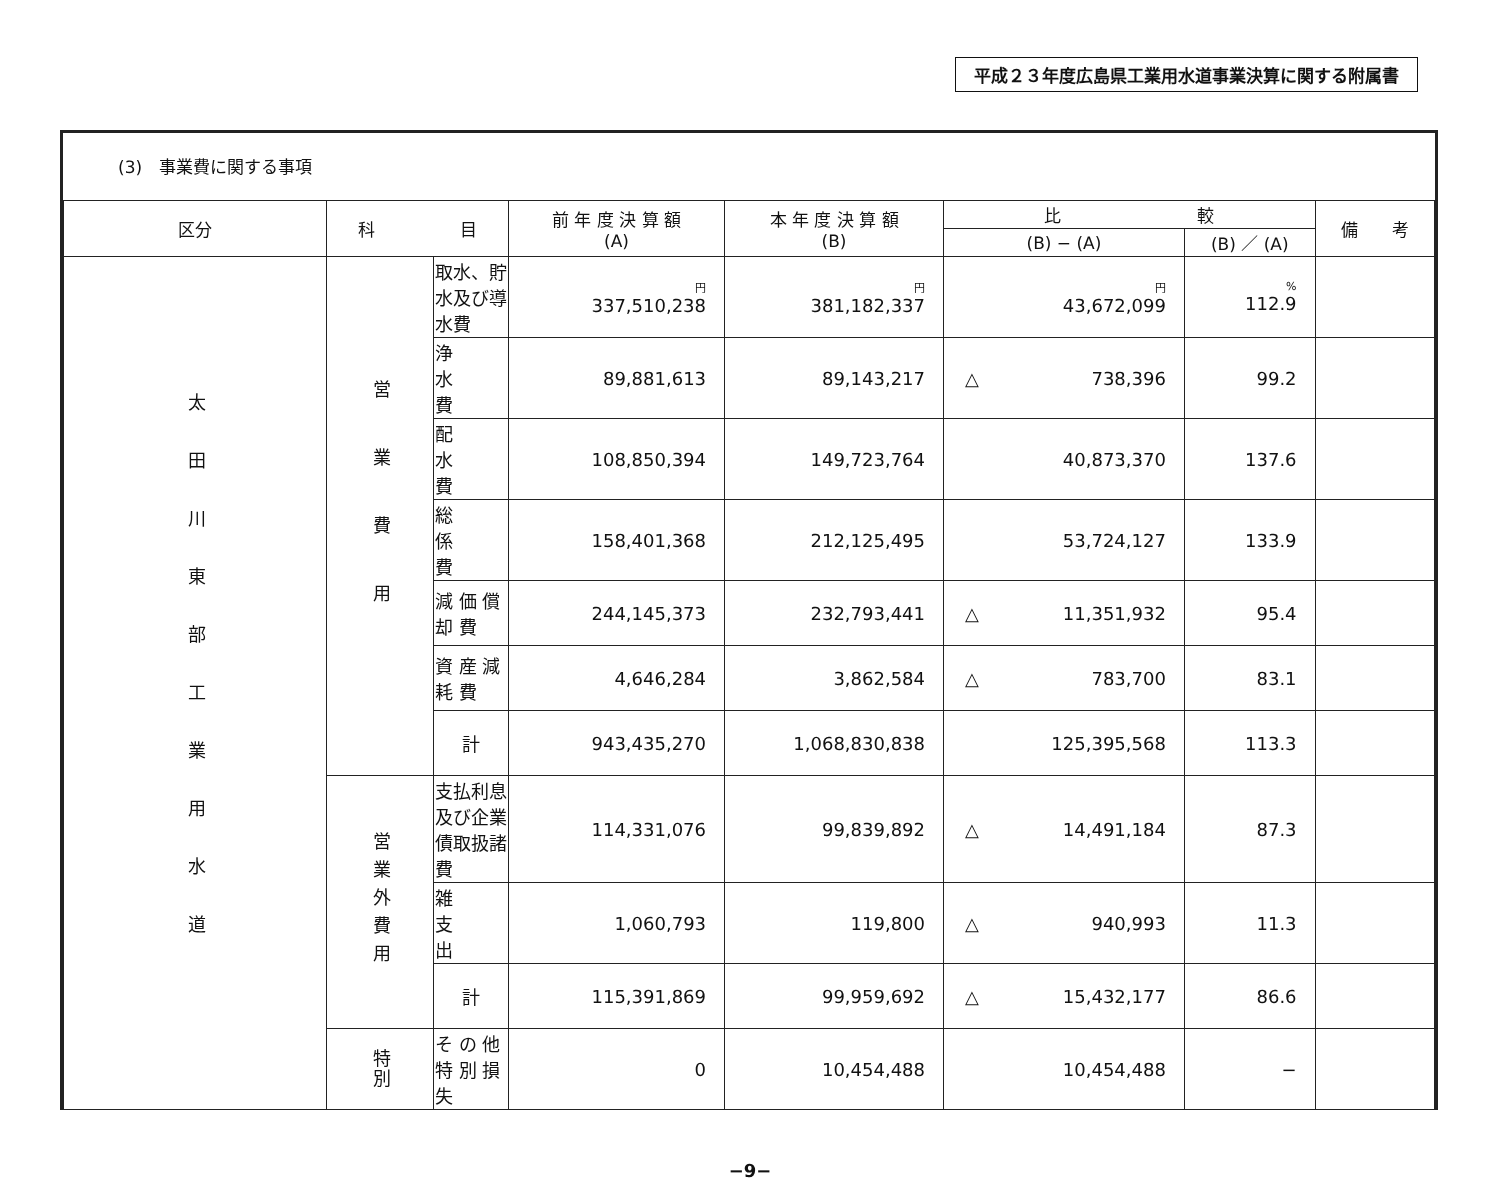平成２３年度広島県工業用水道事業決算に関する附属書
(3)　事業費に関する事項
| 区分 | 科 目 | | 前 年 度 決 算 額 (A) | 本 年 度 決 算 額 (B) | 比 較 | | 備 考 |
| --- | --- | --- | --- | --- | --- | --- | --- |
| | | | | | (B) − (A) | (B) ／ (A) | |
| 太田川東部工業用水道 | 営業費用 | 取水、貯水及び導水費 | 円 337,510,238 | 円 381,182,337 | 円 43,672,099 | % 112.9 | |
| | | 浄 水 費 | 89,881,613 | 89,143,217 | △ 738,396 | 99.2 | |
| | | 配 水 費 | 108,850,394 | 149,723,764 | 40,873,370 | 137.6 | |
| | | 総 係 費 | 158,401,368 | 212,125,495 | 53,724,127 | 133.9 | |
| | | 減 価 償 却 費 | 244,145,373 | 232,793,441 | △ 11,351,932 | 95.4 | |
| | | 資 産 減 耗 費 | 4,646,284 | 3,862,584 | △ 783,700 | 83.1 | |
| | | 計 | 943,435,270 | 1,068,830,838 | 125,395,568 | 113.3 | |
| | 営業外費用 | 支払利息及び企業債取扱諸費 | 114,331,076 | 99,839,892 | △ 14,491,184 | 87.3 | |
| | | 雑 支 出 | 1,060,793 | 119,800 | △ 940,993 | 11.3 | |
| | | 計 | 115,391,869 | 99,959,692 | △ 15,432,177 | 86.6 | |
| | 特別 | そ の 他 特 別 損 失 | 0 | 10,454,488 | 10,454,488 | − | |
−9−